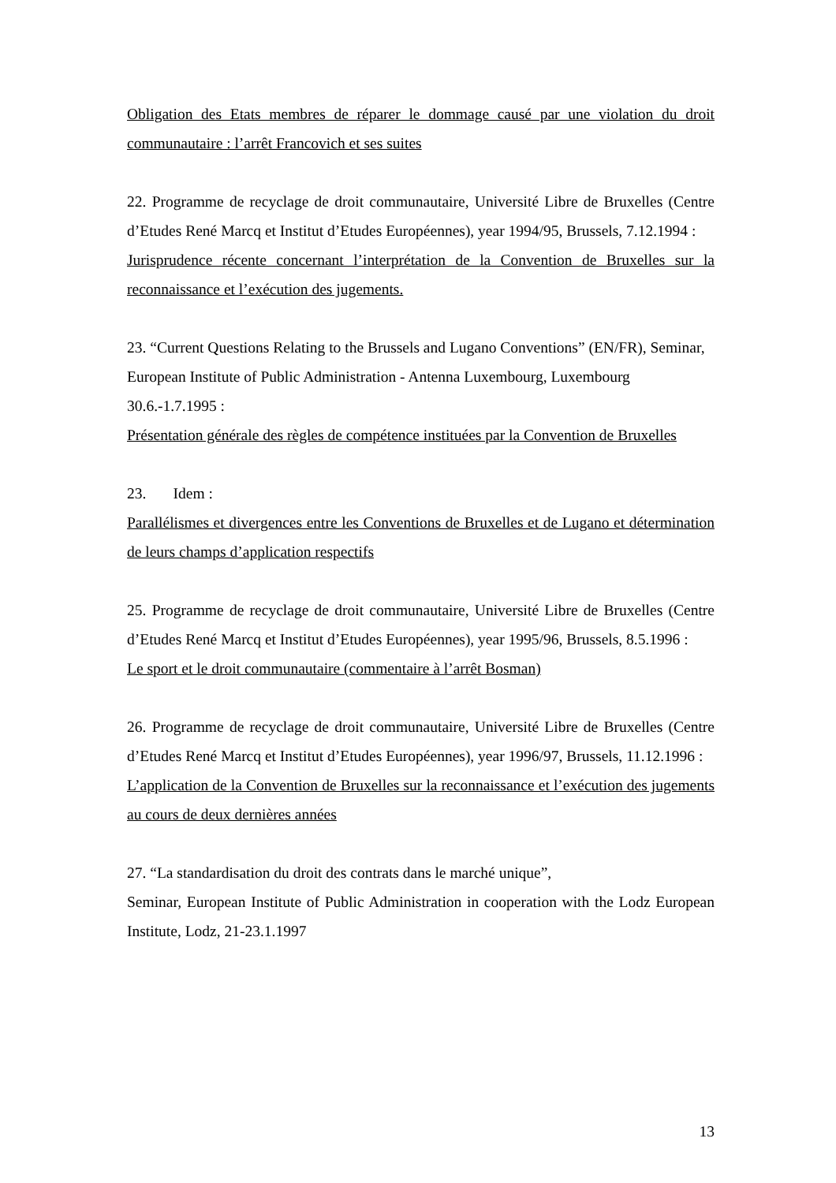Obligation des Etats membres de réparer le dommage causé par une violation du droit communautaire : l’arrêt Francovich et ses suites
22. Programme de recyclage de droit communautaire, Université Libre de Bruxelles (Centre d’Etudes René Marcq et Institut d’Etudes Européennes), year 1994/95, Brussels, 7.12.1994 :
Jurisprudence récente concernant l’interprétation de la Convention de Bruxelles sur la reconnaissance et l’exécution des jugements.
23. “Current Questions Relating to the Brussels and Lugano Conventions” (EN/FR), Seminar, European Institute of Public Administration - Antenna Luxembourg, Luxembourg 30.6.-1.7.1995 :
Présentation générale des règles de compétence instituées par la Convention de Bruxelles
23. Idem :
Parallélismes et divergences entre les Conventions de Bruxelles et de Lugano et détermination de leurs champs d’application respectifs
25. Programme de recyclage de droit communautaire, Université Libre de Bruxelles (Centre d’Etudes René Marcq et Institut d’Etudes Européennes), year 1995/96, Brussels, 8.5.1996 :
Le sport et le droit communautaire (commentaire à l’arrêt Bosman)
26. Programme de recyclage de droit communautaire, Université Libre de Bruxelles (Centre d’Etudes René Marcq et Institut d’Etudes Européennes), year 1996/97, Brussels, 11.12.1996 :
L’application de la Convention de Bruxelles sur la reconnaissance et l’exécution des jugements au cours de deux dernières années
27. “La standardisation du droit des contrats dans le marché unique”,
Seminar, European Institute of Public Administration in cooperation with the Lodz European Institute, Lodz, 21-23.1.1997
13